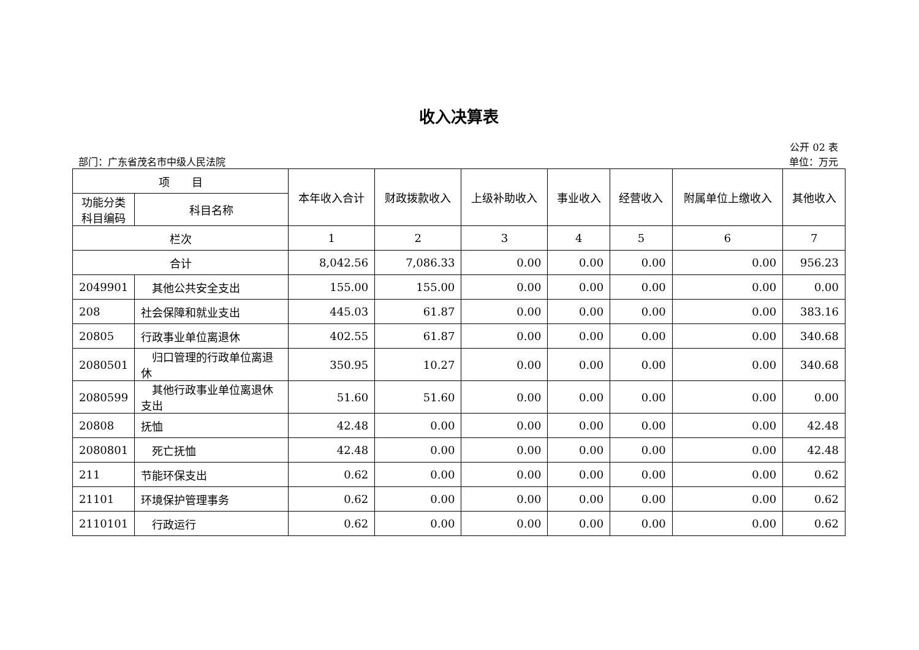收入决算表
公开 02 表
部门：广东省茂名市中级人民法院 单位：万元
| 项 目 | | 本年收入合计 | 财政拨款收入 | 上级补助收入 | 事业收入 | 经营收入 | 附属单位上缴收入 | 其他收入 |
| --- | --- | --- | --- | --- | --- | --- | --- | --- |
| 功能分类科目编码 | 科目名称 | | | | | | | |
| 栏次 | | 1 | 2 | 3 | 4 | 5 | 6 | 7 |
| 合计 | | 8,042.56 | 7,086.33 | 0.00 | 0.00 | 0.00 | 0.00 | 956.23 |
| 2049901 | 其他公共安全支出 | 155.00 | 155.00 | 0.00 | 0.00 | 0.00 | 0.00 | 0.00 |
| 208 | 社会保障和就业支出 | 445.03 | 61.87 | 0.00 | 0.00 | 0.00 | 0.00 | 383.16 |
| 20805 | 行政事业单位离退休 | 402.55 | 61.87 | 0.00 | 0.00 | 0.00 | 0.00 | 340.68 |
| 2080501 | 归口管理的行政单位离退休 | 350.95 | 10.27 | 0.00 | 0.00 | 0.00 | 0.00 | 340.68 |
| 2080599 | 其他行政事业单位离退休支出 | 51.60 | 51.60 | 0.00 | 0.00 | 0.00 | 0.00 | 0.00 |
| 20808 | 抚恤 | 42.48 | 0.00 | 0.00 | 0.00 | 0.00 | 0.00 | 42.48 |
| 2080801 | 死亡抚恤 | 42.48 | 0.00 | 0.00 | 0.00 | 0.00 | 0.00 | 42.48 |
| 211 | 节能环保支出 | 0.62 | 0.00 | 0.00 | 0.00 | 0.00 | 0.00 | 0.62 |
| 21101 | 环境保护管理事务 | 0.62 | 0.00 | 0.00 | 0.00 | 0.00 | 0.00 | 0.62 |
| 2110101 | 行政运行 | 0.62 | 0.00 | 0.00 | 0.00 | 0.00 | 0.00 | 0.62 |